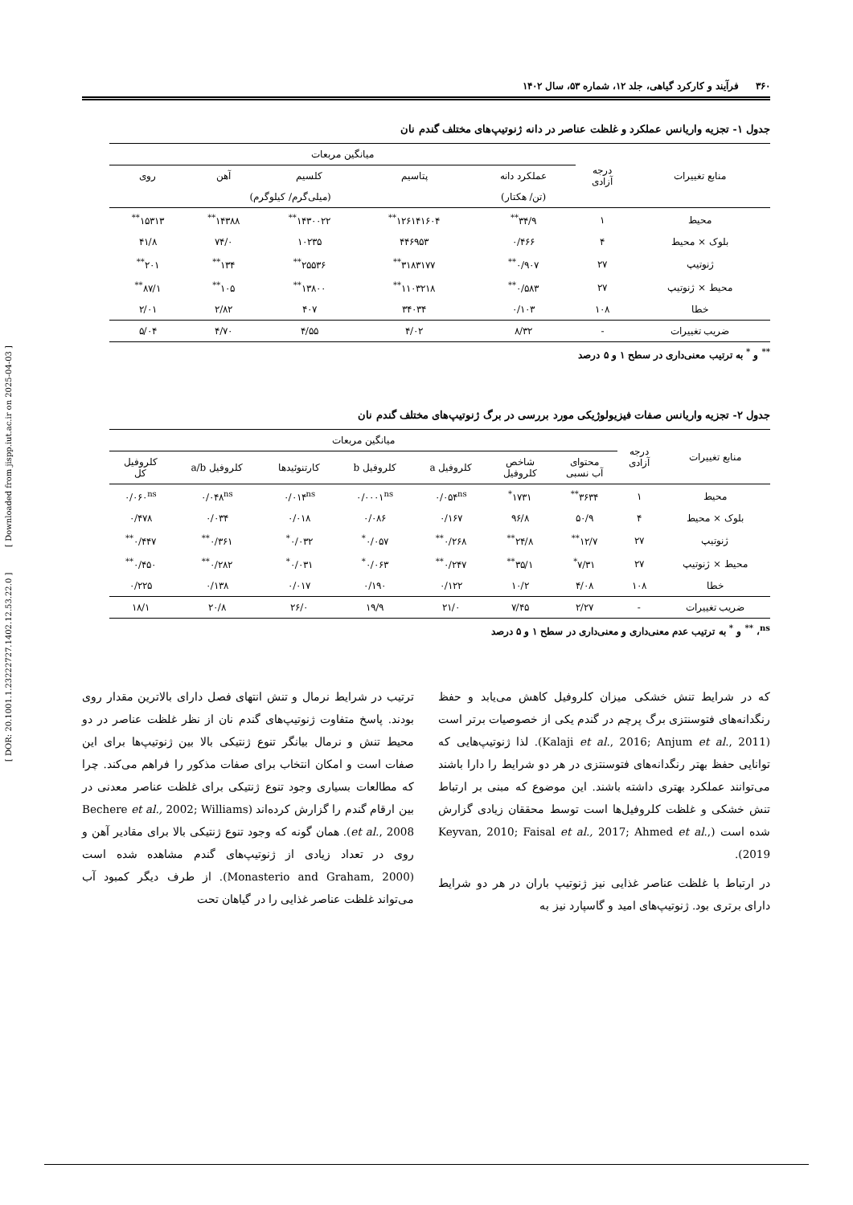[ DOR: 20.1001.1.23222727.1402.12.53.22.0 ] [ Downloaded from jispp.iut.ac.ir on 2025-04-03 ]
۳۶۰ فرآیند و کارکرد گیاهی، جلد ۱۲، شماره ۵۳، سال ۱۴۰۲
جدول ۱- تجزیه واریانس عملکرد و غلظت عناصر در دانه ژنوتیپ‌های مختلف گندم نان
| منابع تغییرات | درجه آزادی | میانگین مربعات | | | | |
| --- | --- | --- | --- | --- | --- | --- |
| | | عملکرد دانه | پتاسیم | کلسیم | آهن | روی |
| | | (تن/ هکتار) | (میلی‌گرم/ کیلوگرم) | | | |
| محیط | ۱ | ۳۴/۹<sup>**</sup> | ۱۲۶۱۴۱۶۰۴<sup>**</sup> | ۱۴۳۰۰۲۲<sup>**</sup> | ۱۴۳۸۸<sup>**</sup> | ۱۵۳۱۳<sup>**</sup> |
| بلوک × محیط | ۴ | ۰/۴۶۶ | ۴۴۶۹۵۳ | ۱۰۲۳۵ | ۷۴/۰ | ۴۱/۸ |
| ژنوتیپ | ۲۷ | ۰/۹۰۷<sup>**</sup> | ۳۱۸۳۱۷۷<sup>**</sup> | ۲۵۵۳۶<sup>**</sup> | ۱۳۴<sup>**</sup> | ۲۰۱<sup>**</sup> |
| محیط × ژنوتیپ | ۲۷ | ۰/۵۸۳<sup>**</sup> | ۱۱۰۳۲۱۸<sup>**</sup> | ۱۳۸۰۰<sup>**</sup> | ۱۰۵<sup>**</sup> | ۸۷/۱<sup>**</sup> |
| خطا | ۱۰۸ | ۰/۱۰۳ | ۳۴۰۳۴ | ۴۰۷ | ۲/۸۲ | ۲/۰۱ |
| ضریب تغییرات | - | ۸/۳۲ | ۴/۰۲ | ۴/۵۵ | ۴/۷۰ | ۵/۰۴ |
<sup>**</sup> و <sup>*</sup> به ترتیب معنی‌داری در سطح ۱ و ۵ درصد
جدول ۲- تجزیه واریانس صفات فیزیولوژیکی مورد بررسی در برگ ژنوتیپ‌های مختلف گندم نان
| منابع تغییرات | درجه آزادی | میانگین مربعات | | | | | | |
| --- | --- | --- | --- | --- | --- | --- | --- | --- |
| | | محتوای آب نسبی | شاخص کلروفیل | کلروفیل a | کلروفیل b | کارتنوئیدها | کلروفیل a/b | کلروفیل کل |
| محیط | ۱ | ۳۶۳۴<sup>**</sup> | ۱۷۳۱<sup>*</sup> | ۰/۰۵۴<sup>ns</sup> | ۰/۰۰۰۱<sup>ns</sup> | ۰/۰۱۴<sup>ns</sup> | ۰/۰۴۸<sup>ns</sup> | ۰/۰۶۰<sup>ns</sup> |
| بلوک × محیط | ۴ | ۵۰/۹ | ۹۶/۸ | ۰/۱۶۷ | ۰/۰۸۶ | ۰/۰۱۸ | ۰/۰۳۴ | ۰/۴۷۸ |
| ژنوتیپ | ۲۷ | ۱۲/۷<sup>**</sup> | ۲۴/۸<sup>**</sup> | ۰/۲۶۸<sup>**</sup> | ۰/۰۵۷<sup>*</sup> | ۰/۰۳۲<sup>*</sup> | ۰/۳۶۱<sup>**</sup> | ۰/۴۴۷<sup>**</sup> |
| محیط × ژنوتیپ | ۲۷ | ۷/۳۱<sup>*</sup> | ۳۵/۱<sup>**</sup> | ۰/۲۴۷<sup>**</sup> | ۰/۰۶۳<sup>*</sup> | ۰/۰۳۱<sup>*</sup> | ۰/۲۸۲<sup>**</sup> | ۰/۴۵۰<sup>**</sup> |
| خطا | ۱۰۸ | ۴/۰۸ | ۱۰/۲ | ۰/۱۲۲ | ۰/۱۹۰ | ۰/۰۱۷ | ۰/۱۳۸ | ۰/۲۲۵ |
| ضریب تغییرات | - | ۲/۲۷ | ۷/۴۵ | ۲۱/۰ | ۱۹/۹ | ۲۶/۰ | ۲۰/۸ | ۱۸/۱ |
<sup>ns</sup>، <sup>**</sup> و <sup>*</sup> به ترتیب عدم معنی‌داری و معنی‌داری در سطح ۱ و ۵ درصد
که در شرایط تنش خشکی میزان کلروفیل کاهش می‌یابد و حفظ رنگدانه‌های فتوسنتزی برگ پرچم در گندم یکی از خصوصیات برتر است (Kalaji et al., 2016; Anjum et al., 2011). لذا ژنوتیپ‌هایی که توانایی حفظ بهتر رنگدانه‌های فتوسنتزی در هر دو شرایط را دارا باشند می‌توانند عملکرد بهتری داشته باشند. این موضوع که مبنی بر ارتباط تنش خشکی و غلظت کلروفیل‌ها است توسط محققان زیادی گزارش شده است (Keyvan, 2010; Faisal et al., 2017; Ahmed et al., 2019).
در ارتباط با غلظت عناصر غذایی نیز ژنوتیپ باران در هر دو شرایط دارای برتری بود. ژنوتیپ‌های امید و گاسپارد نیز به
ترتیب در شرایط نرمال و تنش انتهای فصل دارای بالاترین مقدار روی بودند. پاسخ متفاوت ژنوتیپ‌های گندم نان از نظر غلظت عناصر در دو محیط تنش و نرمال بیانگر تنوع ژنتیکی بالا بین ژنوتیپ‌ها برای این صفات است و امکان انتخاب برای صفات مذکور را فراهم می‌کند. چرا که مطالعات بسیاری وجود تنوع ژنتیکی برای غلظت عناصر معدنی در بین ارقام گندم را گزارش کرده‌اند (Bechere et al., 2002; Williams et al., 2008). همان گونه که وجود تنوع ژنتیکی بالا برای مقادیر آهن و روی در تعداد زیادی از ژنوتیپ‌های گندم مشاهده شده است (Monasterio and Graham, 2000). از طرف دیگر کمبود آب می‌تواند غلظت عناصر غذایی را در گیاهان تحت